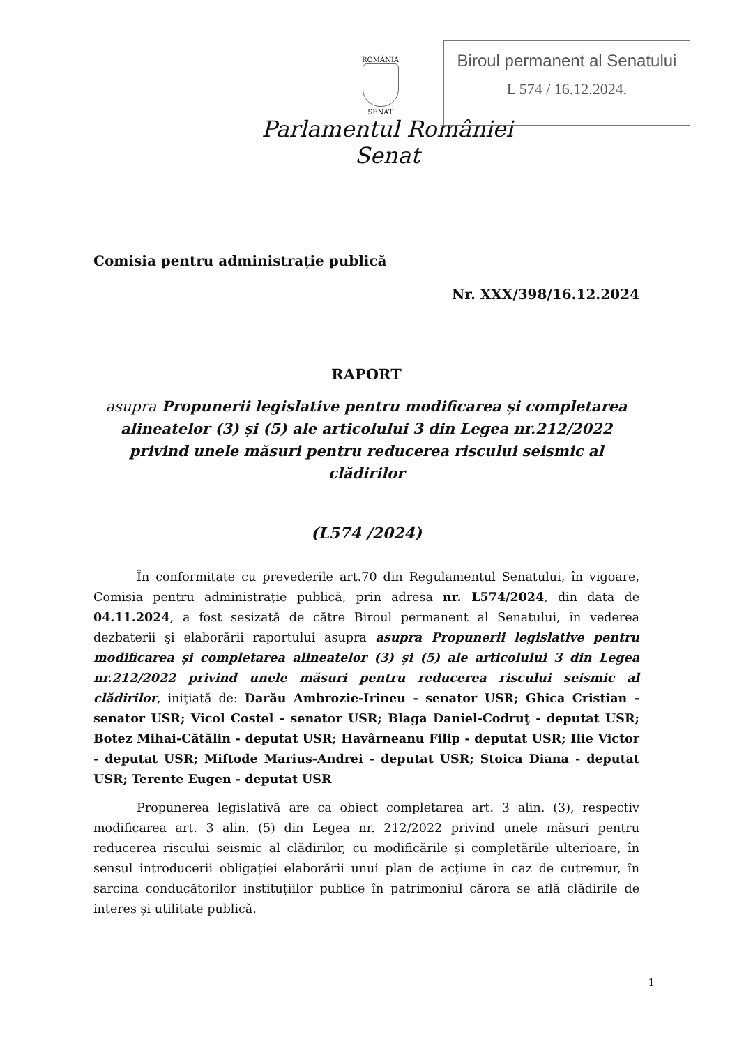Biroul permanent al Senatului
L 574 / 16.12.2024.
ROMÂNIA
SENAT
Parlamentul României
Senat
Comisia pentru administrație publică
Nr. XXX/398/16.12.2024
RAPORT
asupra Propunerii legislative pentru modificarea și completarea alineatelor (3) și (5) ale articolului 3 din Legea nr.212/2022 privind unele măsuri pentru reducerea riscului seismic al clădirilor
(L574 /2024)
În conformitate cu prevederile art.70 din Regulamentul Senatului, în vigoare, Comisia pentru administrație publică, prin adresa nr. L574/2024, din data de 04.11.2024, a fost sesizată de către Biroul permanent al Senatului, în vederea dezbaterii şi elaborării raportului asupra asupra Propunerii legislative pentru modificarea și completarea alineatelor (3) și (5) ale articolului 3 din Legea nr.212/2022 privind unele măsuri pentru reducerea riscului seismic al clădirilor, iniţiată de: Darău Ambrozie-Irineu - senator USR; Ghica Cristian - senator USR; Vicol Costel - senator USR; Blaga Daniel-Codruţ - deputat USR; Botez Mihai-Cătălin - deputat USR; Havârneanu Filip - deputat USR; Ilie Victor - deputat USR; Miftode Marius-Andrei - deputat USR; Stoica Diana - deputat USR; Terente Eugen - deputat USR
Propunerea legislativă are ca obiect completarea art. 3 alin. (3), respectiv modificarea art. 3 alin. (5) din Legea nr. 212/2022 privind unele măsuri pentru reducerea riscului seismic al clădirilor, cu modificările și completările ulterioare, în sensul introducerii obligației elaborării unui plan de acțiune în caz de cutremur, în sarcina conducătorilor instituțiilor publice în patrimoniul cărora se află clădirile de interes și utilitate publică.
1